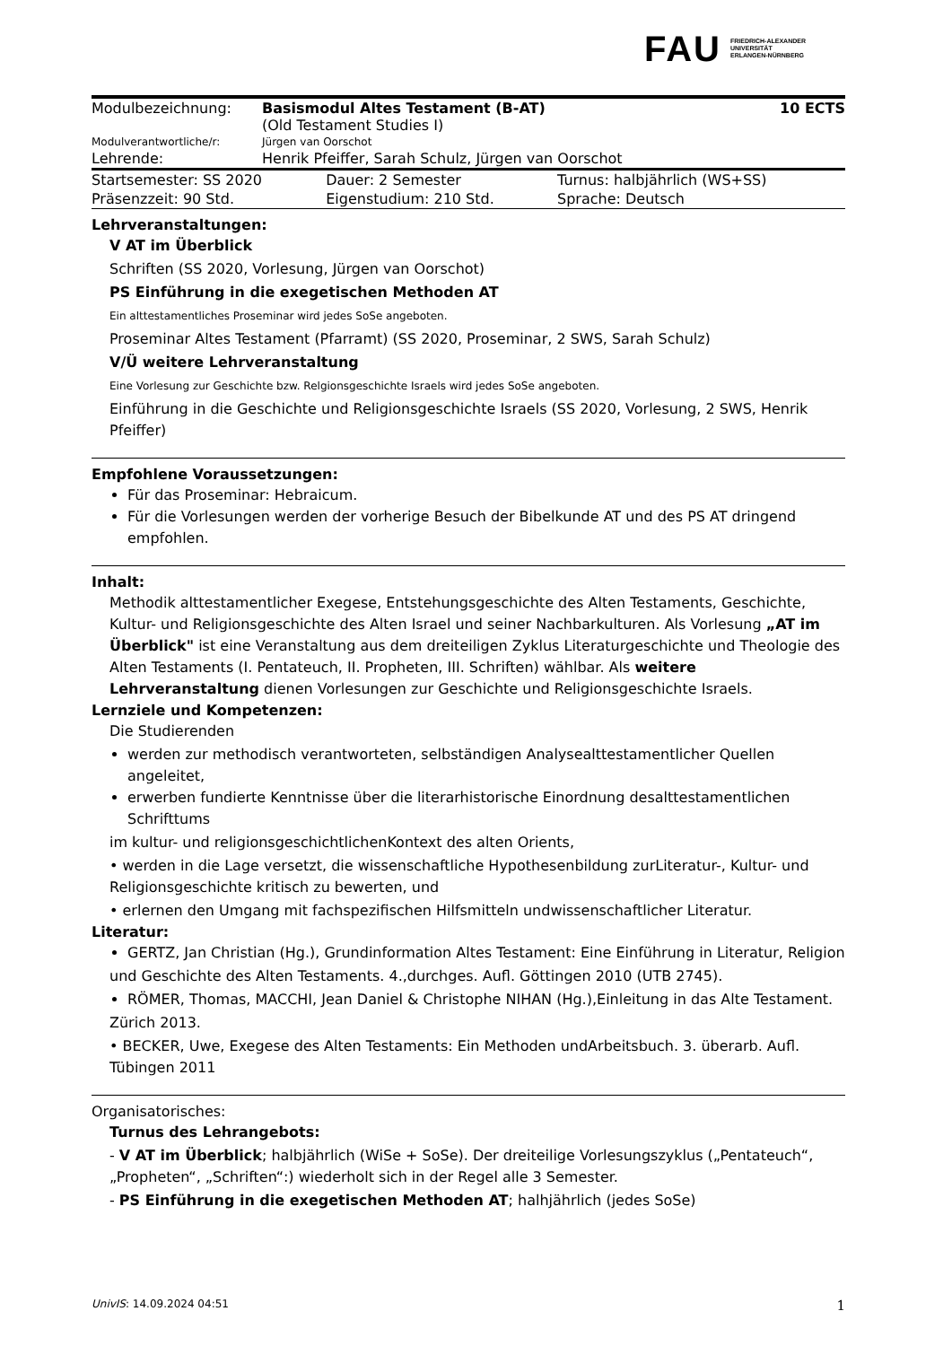FAU FRIEDRICH-ALEXANDER
UNIVERSITÄT
ERLANGEN-NÜRNBERG
| Modulbezeichnung: | Basismodul Altes Testament (B-AT) (Old Testament Studies I) | 10 ECTS |
| Modulverantwortliche/r: | Jürgen van Oorschot | |
| Lehrende: | Henrik Pfeiffer, Sarah Schulz, Jürgen van Oorschot | |
| Startsemester: SS 2020 | Dauer: 2 Semester | Turnus: halbjährlich (WS+SS) |
| Präsenzzeit: 90 Std. | Eigenstudium: 210 Std. | Sprache: Deutsch |
Lehrveranstaltungen:
V AT im Überblick
Schriften (SS 2020, Vorlesung, Jürgen van Oorschot)
PS Einführung in die exegetischen Methoden AT
Ein alttestamentliches Proseminar wird jedes SoSe angeboten.
Proseminar Altes Testament (Pfarramt) (SS 2020, Proseminar, 2 SWS, Sarah Schulz)
V/Ü weitere Lehrveranstaltung
Eine Vorlesung zur Geschichte bzw. Relgionsgeschichte Israels wird jedes SoSe angeboten.
Einführung in die Geschichte und Religionsgeschichte Israels (SS 2020, Vorlesung, 2 SWS, Henrik Pfeiffer)
Empfohlene Voraussetzungen:
Für das Proseminar: Hebraicum.
Für die Vorlesungen werden der vorherige Besuch der Bibelkunde AT und des PS AT dringend empfohlen.
Inhalt:
Methodik alttestamentlicher Exegese, Entstehungsgeschichte des Alten Testaments, Geschichte, Kultur- und Religionsgeschichte des Alten Israel und seiner Nachbarkulturen. Als Vorlesung „AT im Überblick" ist eine Veranstaltung aus dem dreiteiligen Zyklus Literaturgeschichte und Theologie des Alten Testaments (I. Pentateuch, II. Propheten, III. Schriften) wählbar. Als weitere Lehrveranstaltung dienen Vorlesungen zur Geschichte und Religionsgeschichte Israels.
Lernziele und Kompetenzen:
Die Studierenden
werden zur methodisch verantworteten, selbständigen Analysealttestamentlicher Quellen angeleitet,
erwerben fundierte Kenntnisse über die literarhistorische Einordnung desalttestamentlichen Schrifttums
im kultur- und religionsgeschichtlichenKontext des alten Orients,
• werden in die Lage versetzt, die wissenschaftliche Hypothesenbildung zurLiteratur-, Kultur- und Religionsgeschichte kritisch zu bewerten, und
• erlernen den Umgang mit fachspezifischen Hilfsmitteln undwissenschaftlicher Literatur.
Literatur:
GERTZ, Jan Christian (Hg.), Grundinformation Altes Testament: Eine Einführung in Literatur, Religion
und Geschichte des Alten Testaments. 4.,durchges. Aufl. Göttingen 2010 (UTB 2745).
RÖMER, Thomas, MACCHI, Jean Daniel & Christophe NIHAN (Hg.),Einleitung in das Alte Testament.
Zürich 2013.
• BECKER, Uwe, Exegese des Alten Testaments: Ein Methoden undArbeitsbuch. 3. überarb. Aufl. Tübingen 2011
Organisatorisches:
Turnus des Lehrangebots:
- V AT im Überblick; halbjährlich (WiSe + SoSe). Der dreiteilige Vorlesungszyklus („Pentateuch“, „Propheten“, „Schriften“:) wiederholt sich in der Regel alle 3 Semester.
- PS Einführung in die exegetischen Methoden AT; halhjährlich (jedes SoSe)
UnivIS: 14.09.2024 04:51 1